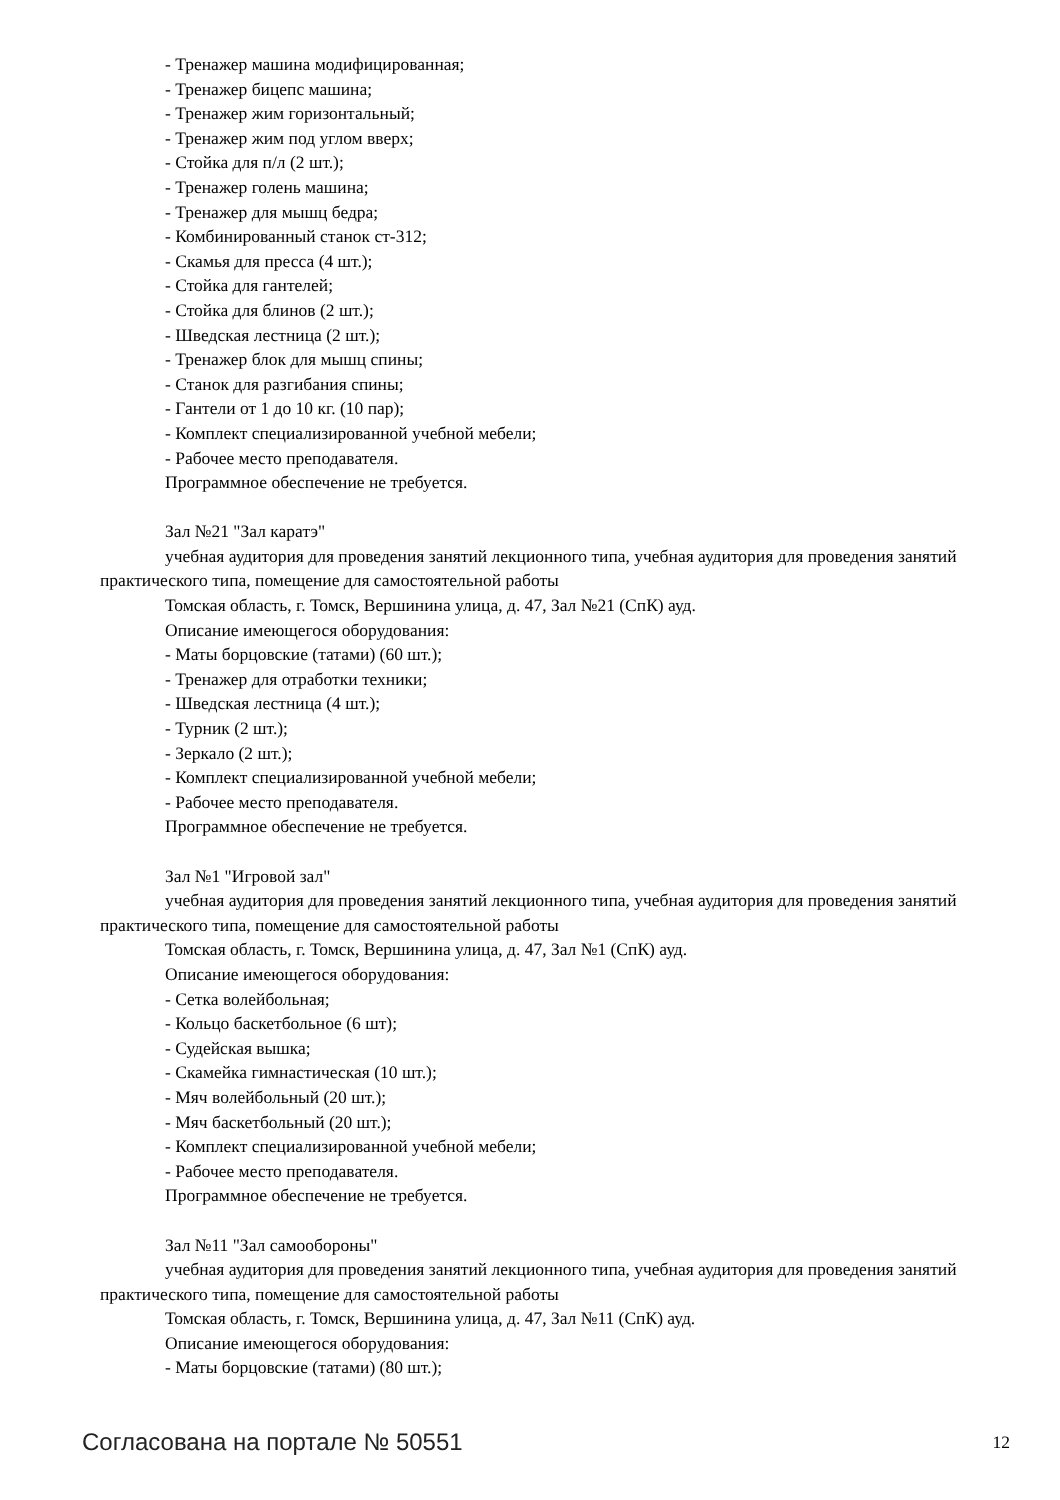- Тренажер машина модифицированная;
- Тренажер бицепс машина;
- Тренажер жим горизонтальный;
- Тренажер жим под углом вверх;
- Стойка для п/л (2 шт.);
- Тренажер голень машина;
- Тренажер для мышц бедра;
- Комбинированный станок ст-312;
- Скамья для пресса (4 шт.);
- Стойка для гантелей;
- Стойка для блинов (2 шт.);
- Шведская лестница (2 шт.);
- Тренажер блок для мышц спины;
- Станок для разгибания спины;
- Гантели от 1 до 10 кг. (10 пар);
- Комплект специализированной учебной мебели;
- Рабочее место преподавателя.
Программное обеспечение не требуется.
Зал №21 "Зал каратэ"
учебная аудитория для проведения занятий лекционного типа, учебная аудитория для проведения занятий практического типа, помещение для самостоятельной работы
Томская область, г. Томск, Вершинина улица, д. 47, Зал №21 (СпК) ауд.
Описание имеющегося оборудования:
- Маты борцовские (татами) (60 шт.);
- Тренажер для отработки техники;
- Шведская лестница (4 шт.);
- Турник (2 шт.);
- Зеркало (2 шт.);
- Комплект специализированной учебной мебели;
- Рабочее место преподавателя.
Программное обеспечение не требуется.
Зал №1 "Игровой зал"
учебная аудитория для проведения занятий лекционного типа, учебная аудитория для проведения занятий практического типа, помещение для самостоятельной работы
Томская область, г. Томск, Вершинина улица, д. 47, Зал №1 (СпК) ауд.
Описание имеющегося оборудования:
- Сетка волейбольная;
- Кольцо баскетбольное (6 шт);
- Судейская вышка;
- Скамейка гимнастическая (10 шт.);
- Мяч волейбольный (20 шт.);
- Мяч баскетбольный (20 шт.);
- Комплект специализированной учебной мебели;
- Рабочее место преподавателя.
Программное обеспечение не требуется.
Зал №11 "Зал самообороны"
учебная аудитория для проведения занятий лекционного типа, учебная аудитория для проведения занятий практического типа, помещение для самостоятельной работы
Томская область, г. Томск, Вершинина улица, д. 47, Зал №11 (СпК) ауд.
Описание имеющегося оборудования:
- Маты борцовские (татами) (80 шт.);
Согласована на портале № 50551 12